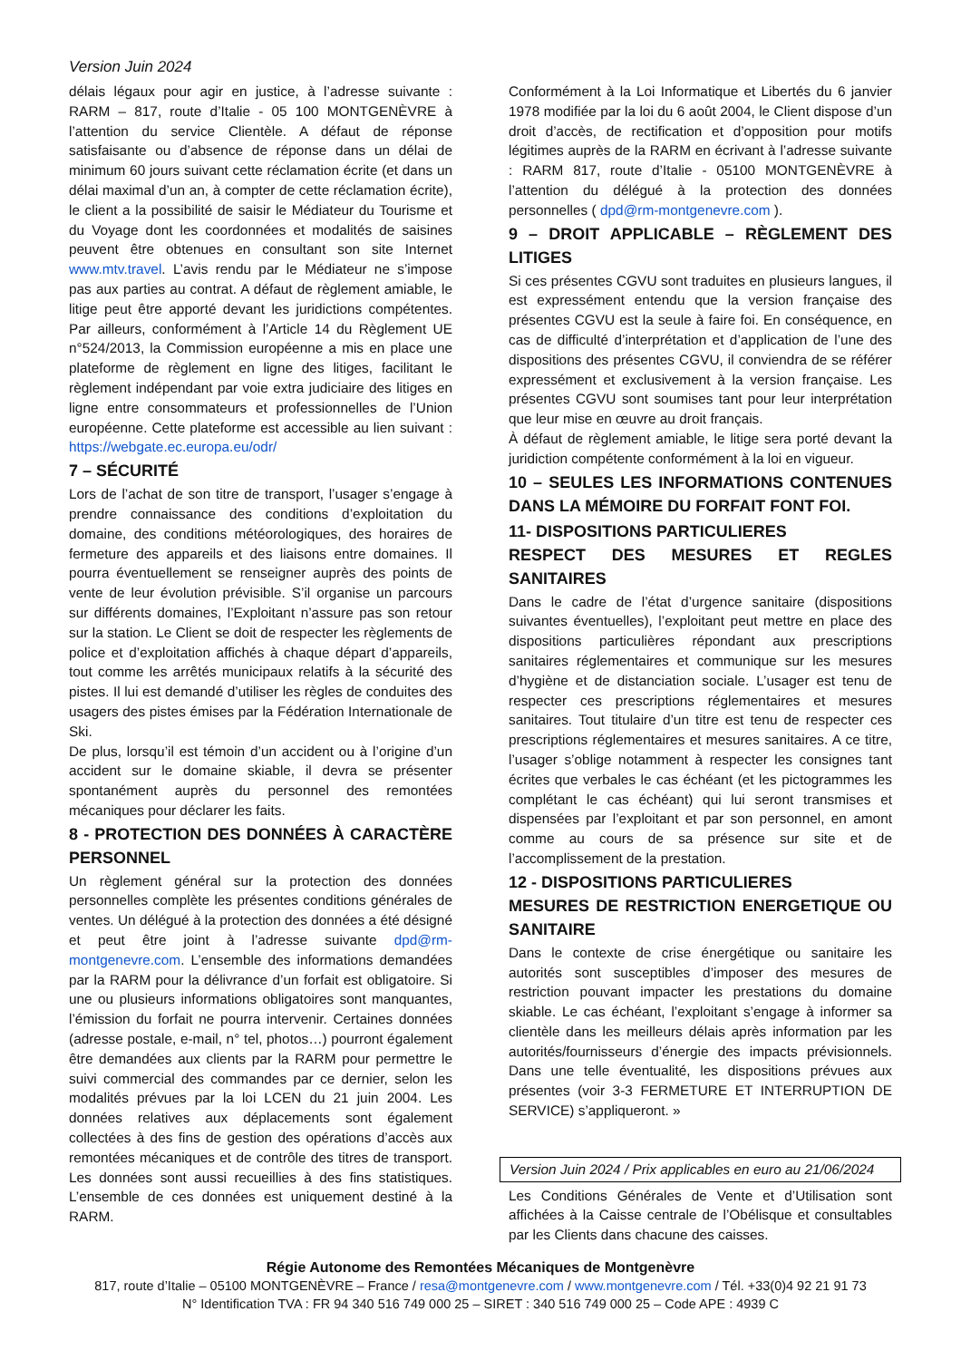Version Juin 2024
délais légaux pour agir en justice, à l’adresse suivante : RARM – 817, route d’Italie - 05 100 MONTGENÈVRE à l’attention du service Clientèle. A défaut de réponse satisfaisante ou d’absence de réponse dans un délai de minimum 60 jours suivant cette réclamation écrite (et dans un délai maximal d’un an, à compter de cette réclamation écrite), le client a la possibilité de saisir le Médiateur du Tourisme et du Voyage dont les coordonnées et modalités de saisines peuvent être obtenues en consultant son site Internet www.mtv.travel. L’avis rendu par le Médiateur ne s’impose pas aux parties au contrat. A défaut de règlement amiable, le litige peut être apporté devant les juridictions compétentes. Par ailleurs, conformément à l’Article 14 du Règlement UE n°524/2013, la Commission européenne a mis en place une plateforme de règlement en ligne des litiges, facilitant le règlement indépendant par voie extra judiciaire des litiges en ligne entre consommateurs et professionnelles de l’Union européenne. Cette plateforme est accessible au lien suivant : https://webgate.ec.europa.eu/odr/
7 – SÉCURITÉ
Lors de l’achat de son titre de transport, l’usager s’engage à prendre connaissance des conditions d’exploitation du domaine, des conditions météorologiques, des horaires de fermeture des appareils et des liaisons entre domaines. Il pourra éventuellement se renseigner auprès des points de vente de leur évolution prévisible. S’il organise un parcours sur différents domaines, l’Exploitant n’assure pas son retour sur la station. Le Client se doit de respecter les règlements de police et d’exploitation affichés à chaque départ d’appareils, tout comme les arrêtés municipaux relatifs à la sécurité des pistes. Il lui est demandé d’utiliser les règles de conduites des usagers des pistes émises par la Fédération Internationale de Ski.
De plus, lorsqu’il est témoin d’un accident ou à l’origine d’un accident sur le domaine skiable, il devra se présenter spontanément auprès du personnel des remontées mécaniques pour déclarer les faits.
8 - PROTECTION DES DONNÉES À CARACTÈRE PERSONNEL
Un règlement général sur la protection des données personnelles complète les présentes conditions générales de ventes. Un délégué à la protection des données a été désigné et peut être joint à l’adresse suivante dpd@rm-montgenevre.com. L’ensemble des informations demandées par la RARM pour la délivrance d’un forfait est obligatoire. Si une ou plusieurs informations obligatoires sont manquantes, l’émission du forfait ne pourra intervenir. Certaines données (adresse postale, e-mail, n° tel, photos…) pourront également être demandées aux clients par la RARM pour permettre le suivi commercial des commandes par ce dernier, selon les modalités prévues par la loi LCEN du 21 juin 2004. Les données relatives aux déplacements sont également collectées à des fins de gestion des opérations d’accès aux remontées mécaniques et de contrôle des titres de transport. Les données sont aussi recueillies à des fins statistiques. L’ensemble de ces données est uniquement destiné à la RARM.
Conformément à la Loi Informatique et Libertés du 6 janvier 1978 modifiée par la loi du 6 août 2004, le Client dispose d’un droit d’accès, de rectification et d’opposition pour motifs légitimes auprès de la RARM en écrivant à l’adresse suivante : RARM 817, route d’Italie - 05100 MONTGENÈVRE à l’attention du délégué à la protection des données personnelles ( dpd@rm-montgenevre.com ).
9 – DROIT APPLICABLE – RÈGLEMENT DES LITIGES
Si ces présentes CGVU sont traduites en plusieurs langues, il est expressément entendu que la version française des présentes CGVU est la seule à faire foi. En conséquence, en cas de difficulté d’interprétation et d’application de l’une des dispositions des présentes CGVU, il conviendra de se référer expressément et exclusivement à la version française. Les présentes CGVU sont soumises tant pour leur interprétation que leur mise en œuvre au droit français.
À défaut de règlement amiable, le litige sera porté devant la juridiction compétente conformément à la loi en vigueur.
10 – SEULES LES INFORMATIONS CONTENUES DANS LA MÉMOIRE DU FORFAIT FONT FOI.
11- DISPOSITIONS PARTICULIERES
RESPECT DES MESURES ET REGLES SANITAIRES
Dans le cadre de l’état d’urgence sanitaire (dispositions suivantes éventuelles), l’exploitant peut mettre en place des dispositions particulières répondant aux prescriptions sanitaires réglementaires et communique sur les mesures d’hygiène et de distanciation sociale. L’usager est tenu de respecter ces prescriptions réglementaires et mesures sanitaires. Tout titulaire d’un titre est tenu de respecter ces prescriptions réglementaires et mesures sanitaires. A ce titre, l’usager s’oblige notamment à respecter les consignes tant écrites que verbales le cas échéant (et les pictogrammes les complétant le cas échéant) qui lui seront transmises et dispensées par l’exploitant et par son personnel, en amont comme au cours de sa présence sur site et de l’accomplissement de la prestation.
12 - DISPOSITIONS PARTICULIERES
MESURES DE RESTRICTION ENERGETIQUE OU SANITAIRE
Dans le contexte de crise énergétique ou sanitaire les autorités sont susceptibles d’imposer des mesures de restriction pouvant impacter les prestations du domaine skiable. Le cas échéant, l’exploitant s’engage à informer sa clientèle dans les meilleurs délais après information par les autorités/fournisseurs d’énergie des impacts prévisionnels. Dans une telle éventualité, les dispositions prévues aux présentes (voir 3-3 FERMETURE ET INTERRUPTION DE SERVICE) s’appliqueront. »
Version Juin 2024 / Prix applicables en euro au 21/06/2024
Les Conditions Générales de Vente et d’Utilisation sont affichées à la Caisse centrale de l’Obélisque et consultables par les Clients dans chacune des caisses.
Régie Autonome des Remontées Mécaniques de Montgenèvre
817, route d’Italie – 05100 MONTGENÈVRE – France / resa@montgenevre.com / www.montgenevre.com / Tél. +33(0)4 92 21 91 73
N° Identification TVA : FR 94 340 516 749 000 25 – SIRET : 340 516 749 000 25 – Code APE : 4939 C